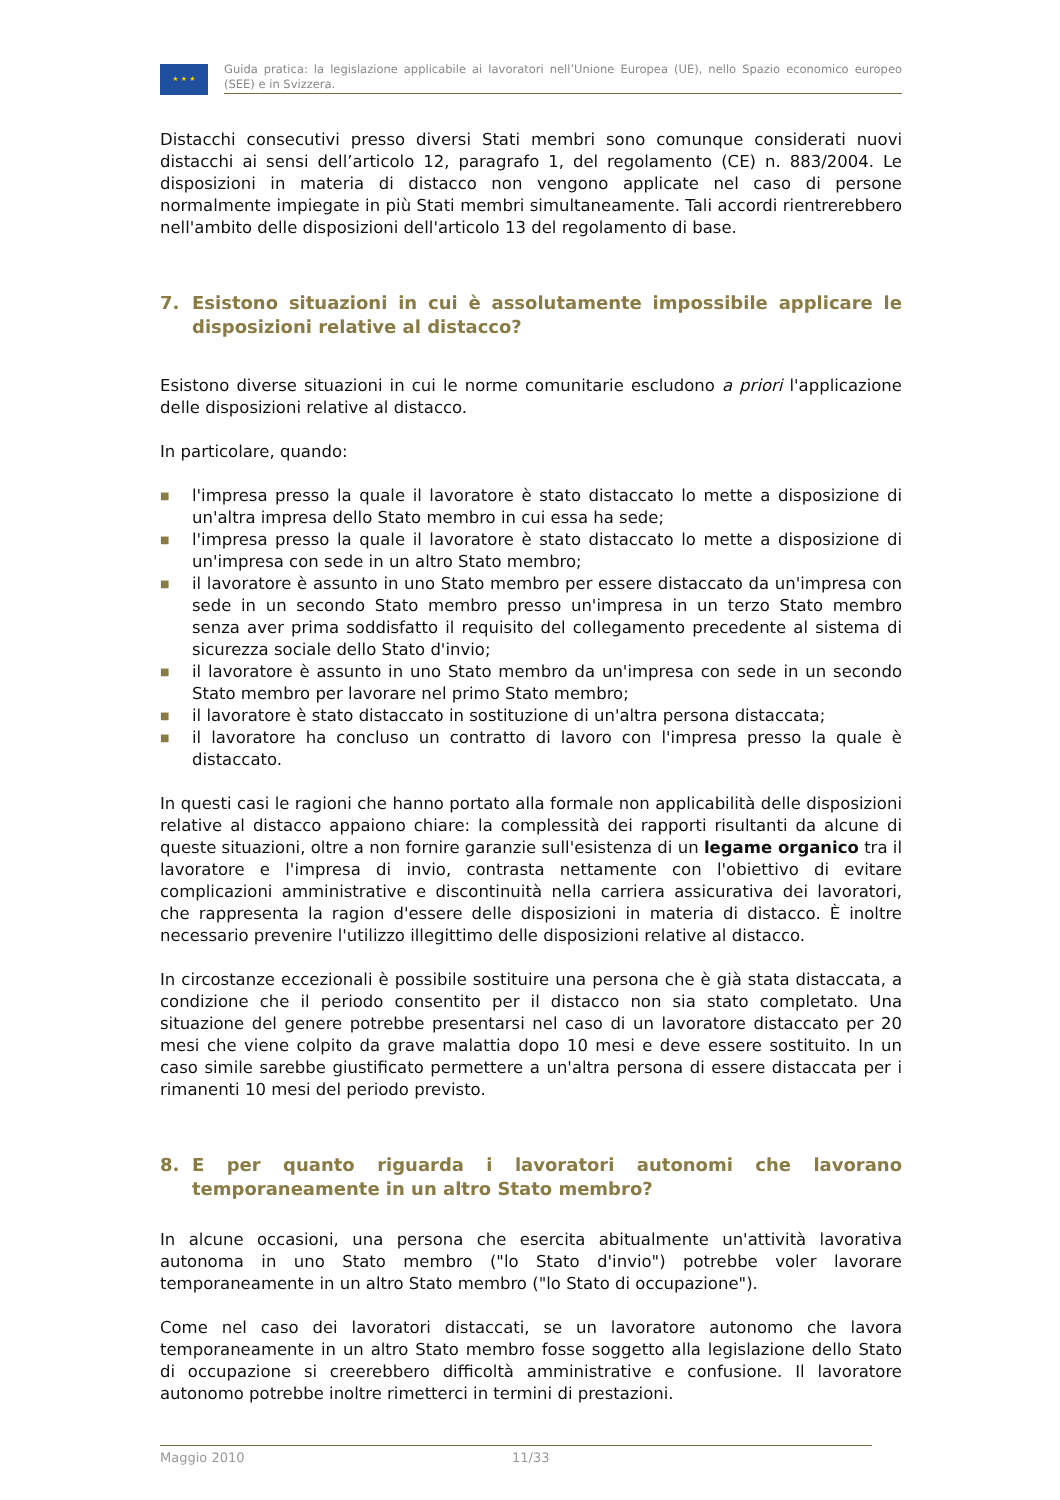★ ★ ★
Guida pratica: la legislazione applicabile ai lavoratori nell’Unione Europea (UE), nello Spazio economico europeo (SEE) e in Svizzera.
Distacchi consecutivi presso diversi Stati membri sono comunque considerati nuovi distacchi ai sensi dell’articolo 12, paragrafo 1, del regolamento (CE) n. 883/2004. Le disposizioni in materia di distacco non vengono applicate nel caso di persone normalmente impiegate in più Stati membri simultaneamente. Tali accordi rientrerebbero nell'ambito delle disposizioni dell'articolo 13 del regolamento di base.
7. Esistono situazioni in cui è assolutamente impossibile applicare le disposizioni relative al distacco?
Esistono diverse situazioni in cui le norme comunitarie escludono a priori l'applicazione delle disposizioni relative al distacco.
In particolare, quando:
■ l'impresa presso la quale il lavoratore è stato distaccato lo mette a disposizione di un'altra impresa dello Stato membro in cui essa ha sede;
■ l'impresa presso la quale il lavoratore è stato distaccato lo mette a disposizione di un'impresa con sede in un altro Stato membro;
■ il lavoratore è assunto in uno Stato membro per essere distaccato da un'impresa con sede in un secondo Stato membro presso un'impresa in un terzo Stato membro senza aver prima soddisfatto il requisito del collegamento precedente al sistema di sicurezza sociale dello Stato d'invio;
■ il lavoratore è assunto in uno Stato membro da un'impresa con sede in un secondo Stato membro per lavorare nel primo Stato membro;
■ il lavoratore è stato distaccato in sostituzione di un'altra persona distaccata;
■ il lavoratore ha concluso un contratto di lavoro con l'impresa presso la quale è distaccato.
In questi casi le ragioni che hanno portato alla formale non applicabilità delle disposizioni relative al distacco appaiono chiare: la complessità dei rapporti risultanti da alcune di queste situazioni, oltre a non fornire garanzie sull'esistenza di un legame organico tra il lavoratore e l'impresa di invio, contrasta nettamente con l'obiettivo di evitare complicazioni amministrative e discontinuità nella carriera assicurativa dei lavoratori, che rappresenta la ragion d'essere delle disposizioni in materia di distacco. È inoltre necessario prevenire l'utilizzo illegittimo delle disposizioni relative al distacco.
In circostanze eccezionali è possibile sostituire una persona che è già stata distaccata, a condizione che il periodo consentito per il distacco non sia stato completato. Una situazione del genere potrebbe presentarsi nel caso di un lavoratore distaccato per 20 mesi che viene colpito da grave malattia dopo 10 mesi e deve essere sostituito. In un caso simile sarebbe giustificato permettere a un'altra persona di essere distaccata per i rimanenti 10 mesi del periodo previsto.
8. E per quanto riguarda i lavoratori autonomi che lavorano temporaneamente in un altro Stato membro?
In alcune occasioni, una persona che esercita abitualmente un'attività lavorativa autonoma in uno Stato membro ("lo Stato d'invio") potrebbe voler lavorare temporaneamente in un altro Stato membro ("lo Stato di occupazione").
Come nel caso dei lavoratori distaccati, se un lavoratore autonomo che lavora temporaneamente in un altro Stato membro fosse soggetto alla legislazione dello Stato di occupazione si creerebbero difficoltà amministrative e confusione. Il lavoratore autonomo potrebbe inoltre rimetterci in termini di prestazioni.
Maggio 2010 11/33